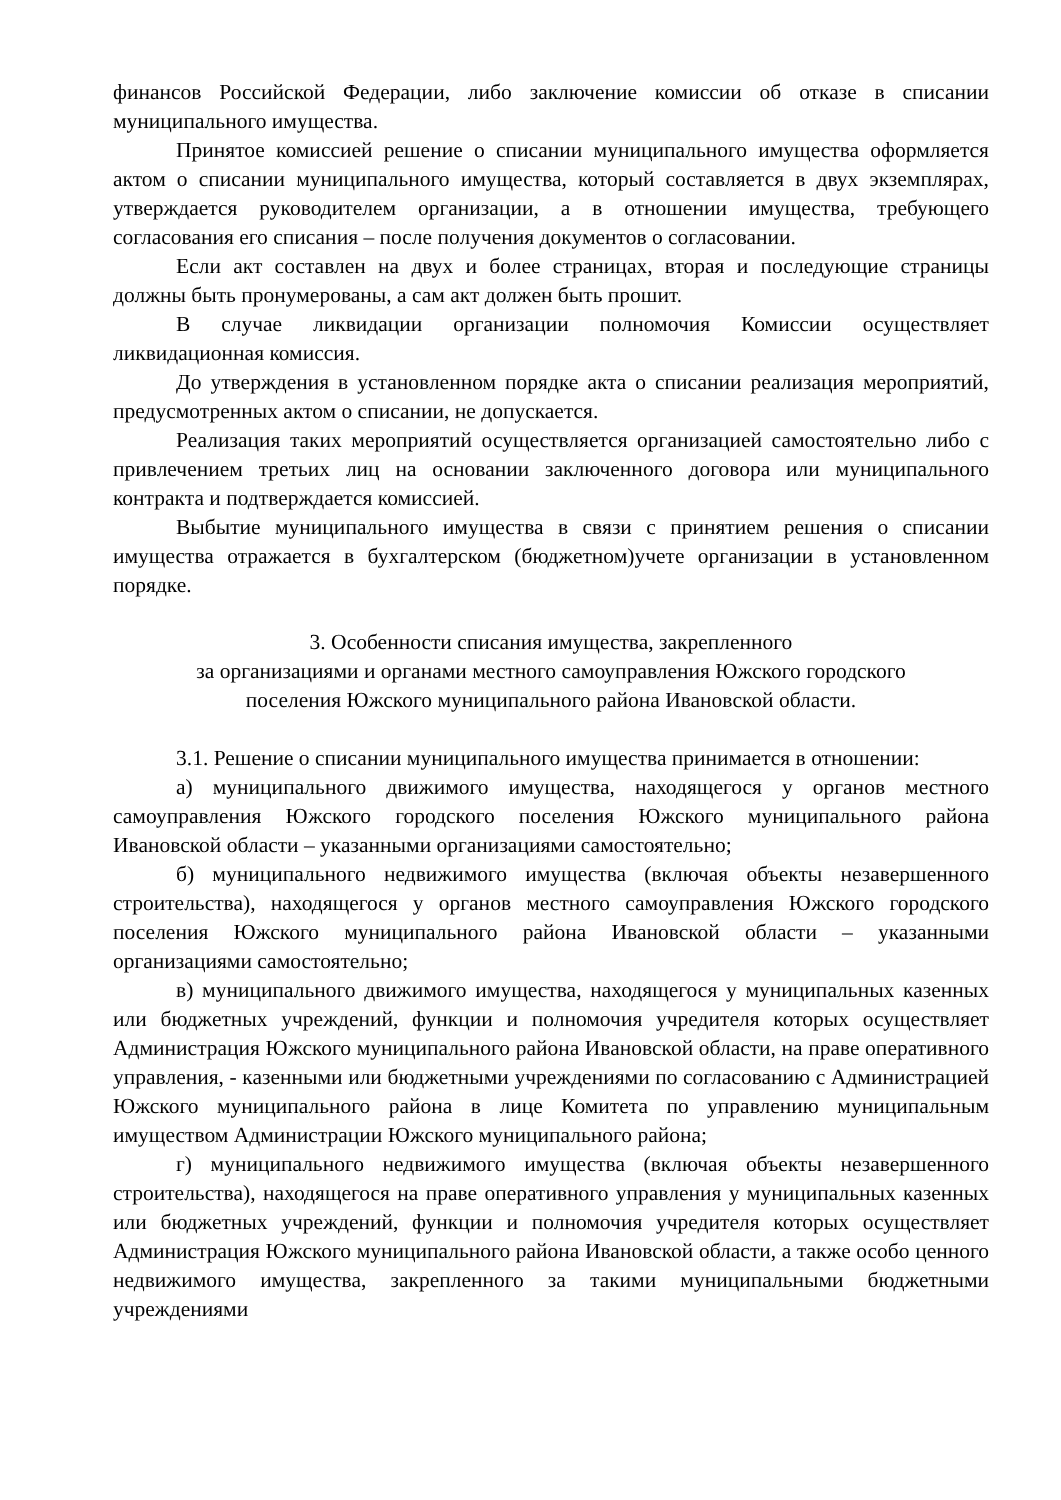финансов Российской Федерации, либо заключение комиссии об отказе в списании муниципального имущества.
Принятое комиссией решение о списании муниципального имущества оформляется актом о списании муниципального имущества, который составляется в двух экземплярах, утверждается руководителем организации, а в отношении имущества, требующего согласования его списания – после получения документов о согласовании.
Если акт составлен на двух и более страницах, вторая и последующие страницы должны быть пронумерованы, а сам акт должен быть прошит.
В случае ликвидации организации полномочия Комиссии осуществляет ликвидационная комиссия.
До утверждения в установленном порядке акта о списании реализация мероприятий, предусмотренных актом о списании, не допускается.
Реализация таких мероприятий осуществляется организацией самостоятельно либо с привлечением третьих лиц на основании заключенного договора или муниципального контракта и подтверждается комиссией.
Выбытие муниципального имущества в связи с принятием решения о списании имущества отражается в бухгалтерском (бюджетном)учете организации в установленном порядке.
3. Особенности списания имущества, закрепленного
за организациями и органами местного самоуправления Южского городского
поселения Южского муниципального района Ивановской области.
3.1. Решение о списании муниципального имущества принимается в отношении:
а) муниципального движимого имущества, находящегося у органов местного самоуправления Южского городского поселения Южского муниципального района Ивановской области – указанными организациями самостоятельно;
б) муниципального недвижимого имущества (включая объекты незавершенного строительства), находящегося у органов местного самоуправления Южского городского поселения Южского муниципального района Ивановской области – указанными организациями самостоятельно;
в) муниципального движимого имущества, находящегося у муниципальных казенных или бюджетных учреждений, функции и полномочия учредителя которых осуществляет Администрация Южского муниципального района Ивановской области, на праве оперативного управления, - казенными или бюджетными учреждениями по согласованию с Администрацией Южского муниципального района в лице Комитета по управлению муниципальным имуществом Администрации Южского муниципального района;
г) муниципального недвижимого имущества (включая объекты незавершенного строительства), находящегося на праве оперативного управления у муниципальных казенных или бюджетных учреждений, функции и полномочия учредителя которых осуществляет Администрация Южского муниципального района Ивановской области, а также особо ценного недвижимого имущества, закрепленного за такими муниципальными бюджетными учреждениями